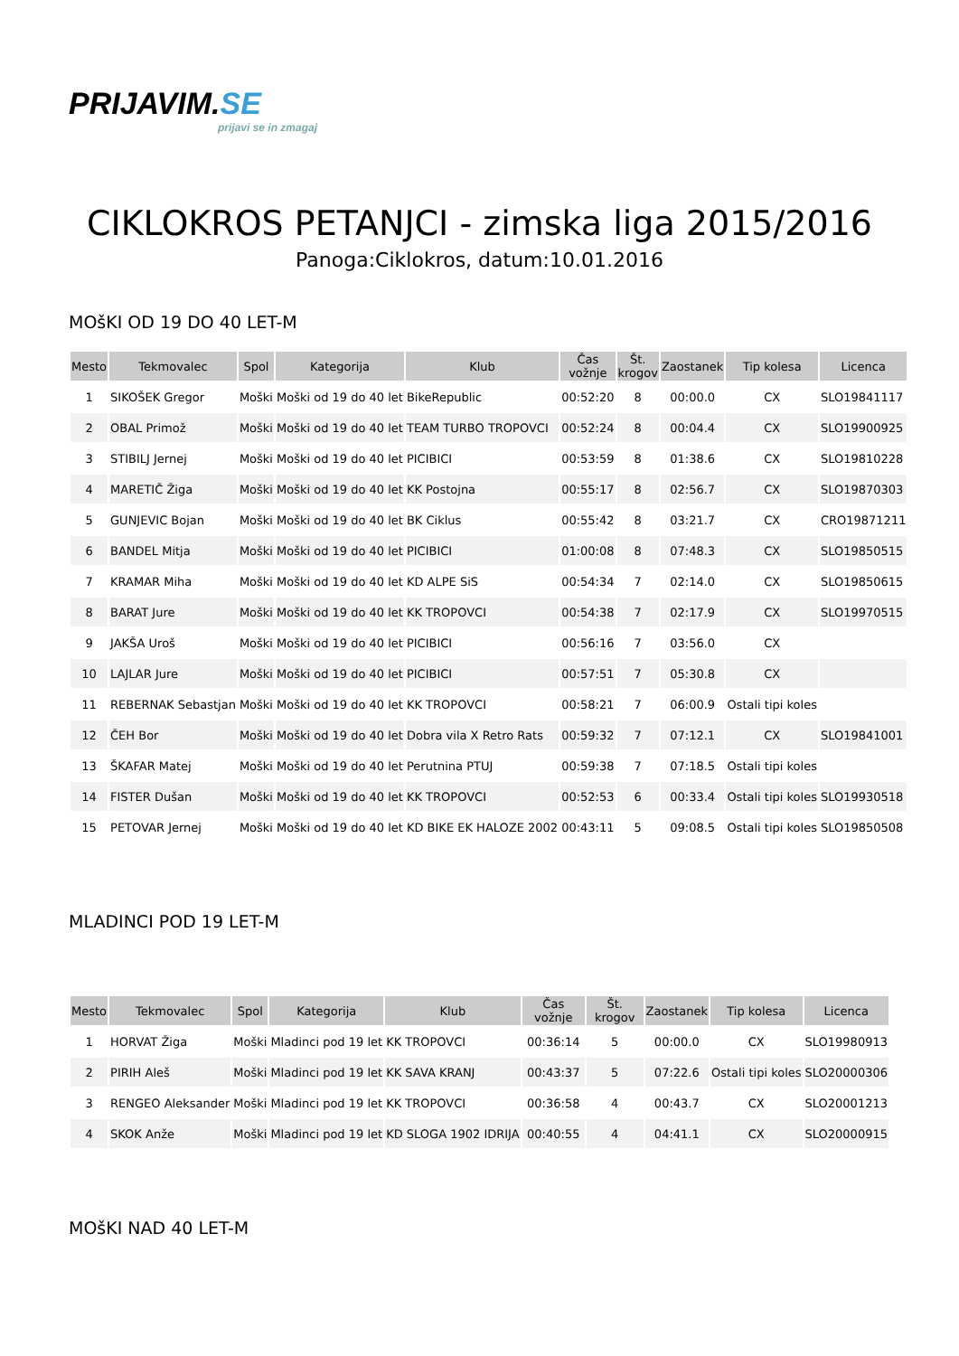PRIJAVIM.SE
prijavi se in zmagaj
CIKLOKROS PETANJCI - zimska liga 2015/2016
Panoga:Ciklokros, datum:10.01.2016
MOšKI OD 19 DO 40 LET-M
| Mesto | Tekmovalec | Spol | Kategorija | Klub | Čas vožnje | Št. krogov | Zaostanek | Tip kolesa | Licenca |
| --- | --- | --- | --- | --- | --- | --- | --- | --- | --- |
| 1 | SIKOŠEK Gregor | Moški | Moški od 19 do 40 let | BikeRepublic | 00:52:20 | 8 | 00:00.0 | CX | SLO19841117 |
| 2 | OBAL Primož | Moški | Moški od 19 do 40 let | TEAM TURBO TROPOVCI | 00:52:24 | 8 | 00:04.4 | CX | SLO19900925 |
| 3 | STIBILJ Jernej | Moški | Moški od 19 do 40 let | PICIBICI | 00:53:59 | 8 | 01:38.6 | CX | SLO19810228 |
| 4 | MARETIČ Žiga | Moški | Moški od 19 do 40 let | KK Postojna | 00:55:17 | 8 | 02:56.7 | CX | SLO19870303 |
| 5 | GUNJEVIC Bojan | Moški | Moški od 19 do 40 let | BK Ciklus | 00:55:42 | 8 | 03:21.7 | CX | CRO19871211 |
| 6 | BANDEL Mitja | Moški | Moški od 19 do 40 let | PICIBICI | 01:00:08 | 8 | 07:48.3 | CX | SLO19850515 |
| 7 | KRAMAR Miha | Moški | Moški od 19 do 40 let | KD ALPE SiS | 00:54:34 | 7 | 02:14.0 | CX | SLO19850615 |
| 8 | BARAT Jure | Moški | Moški od 19 do 40 let | KK TROPOVCI | 00:54:38 | 7 | 02:17.9 | CX | SLO19970515 |
| 9 | JAKŠA Uroš | Moški | Moški od 19 do 40 let | PICIBICI | 00:56:16 | 7 | 03:56.0 | CX | |
| 10 | LAJLAR Jure | Moški | Moški od 19 do 40 let | PICIBICI | 00:57:51 | 7 | 05:30.8 | CX | |
| 11 | REBERNAK Sebastjan | Moški | Moški od 19 do 40 let | KK TROPOVCI | 00:58:21 | 7 | 06:00.9 | Ostali tipi koles | |
| 12 | ČEH Bor | Moški | Moški od 19 do 40 let | Dobra vila X Retro Rats | 00:59:32 | 7 | 07:12.1 | CX | SLO19841001 |
| 13 | ŠKAFAR Matej | Moški | Moški od 19 do 40 let | Perutnina PTUJ | 00:59:38 | 7 | 07:18.5 | Ostali tipi koles | |
| 14 | FISTER Dušan | Moški | Moški od 19 do 40 let | KK TROPOVCI | 00:52:53 | 6 | 00:33.4 | Ostali tipi koles | SLO19930518 |
| 15 | PETOVAR Jernej | Moški | Moški od 19 do 40 let | KD BIKE EK HALOZE 2002 | 00:43:11 | 5 | 09:08.5 | Ostali tipi koles | SLO19850508 |
MLADINCI POD 19 LET-M
| Mesto | Tekmovalec | Spol | Kategorija | Klub | Čas vožnje | Št. krogov | Zaostanek | Tip kolesa | Licenca |
| --- | --- | --- | --- | --- | --- | --- | --- | --- | --- |
| 1 | HORVAT Žiga | Moški | Mladinci pod 19 let | KK TROPOVCI | 00:36:14 | 5 | 00:00.0 | CX | SLO19980913 |
| 2 | PIRIH Aleš | Moški | Mladinci pod 19 let | KK SAVA KRANJ | 00:43:37 | 5 | 07:22.6 | Ostali tipi koles | SLO20000306 |
| 3 | RENGEO Aleksander | Moški | Mladinci pod 19 let | KK TROPOVCI | 00:36:58 | 4 | 00:43.7 | CX | SLO20001213 |
| 4 | SKOK Anže | Moški | Mladinci pod 19 let | KD SLOGA 1902 IDRIJA | 00:40:55 | 4 | 04:41.1 | CX | SLO20000915 |
MOšKI NAD 40 LET-M